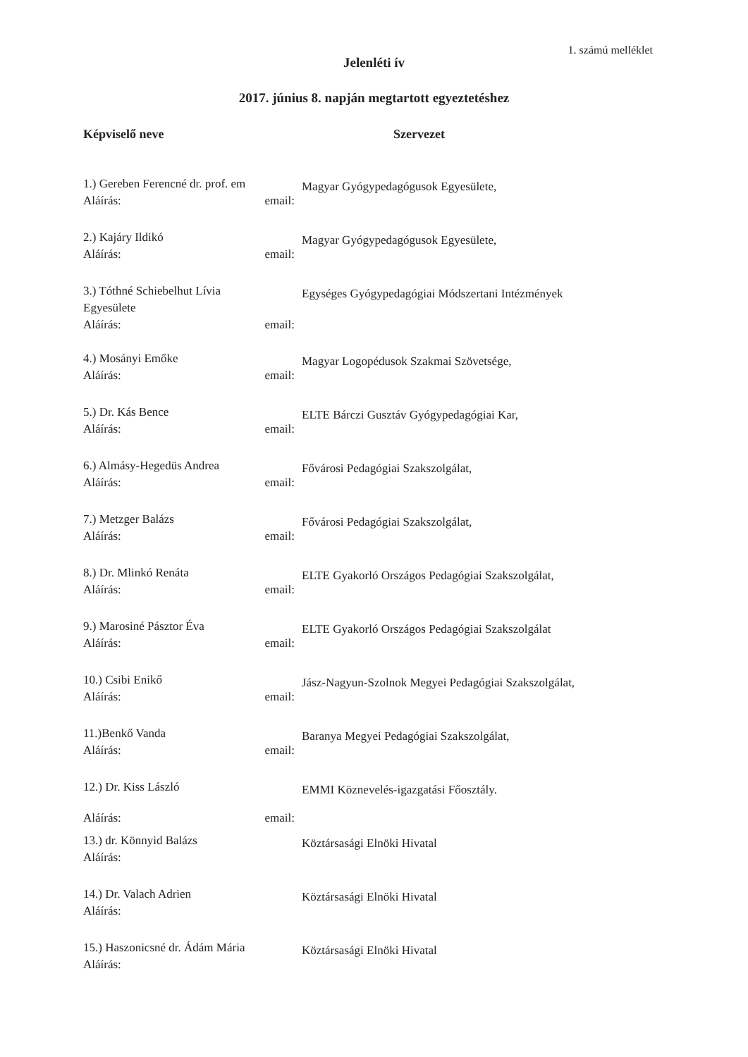1. számú melléklet
Jelenléti ív
2017. június 8. napján megtartott egyeztetéshez
| Képviselő neve | Szervezet |
| --- | --- |
| 1.) Gereben Ferencné dr. prof. em Aláírás: email: | Magyar Gyógypedagógusok Egyesülete, |
| 2.) Kajáry Ildikó Aláírás: email: | Magyar Gyógypedagógusok Egyesülete, |
| 3.) Tóthné Schiebelhut Lívia Egyesülete Aláírás: email: | Egységes Gyógypedagógiai Módszertani Intézmények |
| 4.) Mosányi Emőke Aláírás: email: | Magyar Logopédusok Szakmai Szövetsége, |
| 5.) Dr. Kás Bence Aláírás: email: | ELTE Bárczi Gusztáv Gyógypedagógiai Kar, |
| 6.) Almásy-Hegedüs Andrea Aláírás: email: | Fővárosi Pedagógiai Szakszolgálat, |
| 7.) Metzger Balázs Aláírás: email: | Fővárosi Pedagógiai Szakszolgálat, |
| 8.) Dr. Mlinkó Renáta Aláírás: email: | ELTE Gyakorló Országos Pedagógiai Szakszolgálat, |
| 9.) Marosiné Pásztor Éva Aláírás: email: | ELTE Gyakorló Országos Pedagógiai Szakszolgálat |
| 10.) Csibi Enikő Aláírás: email: | Jász-Nagyun-Szolnok Megyei Pedagógiai Szakszolgálat, |
| 11.)Benkő Vanda Aláírás: email: | Baranya Megyei Pedagógiai Szakszolgálat, |
| 12.) Dr. Kiss László Aláírás: email: | EMMI Köznevelés-igazgatási Főosztály. |
| 13.) dr. Könnyid Balázs Aláírás: | Köztársasági Elnöki Hivatal |
| 14.) Dr. Valach Adrien Aláírás: | Köztársasági Elnöki Hivatal |
| 15.) Haszonicsné dr. Ádám Mária Aláírás: | Köztársasági Elnöki Hivatal |